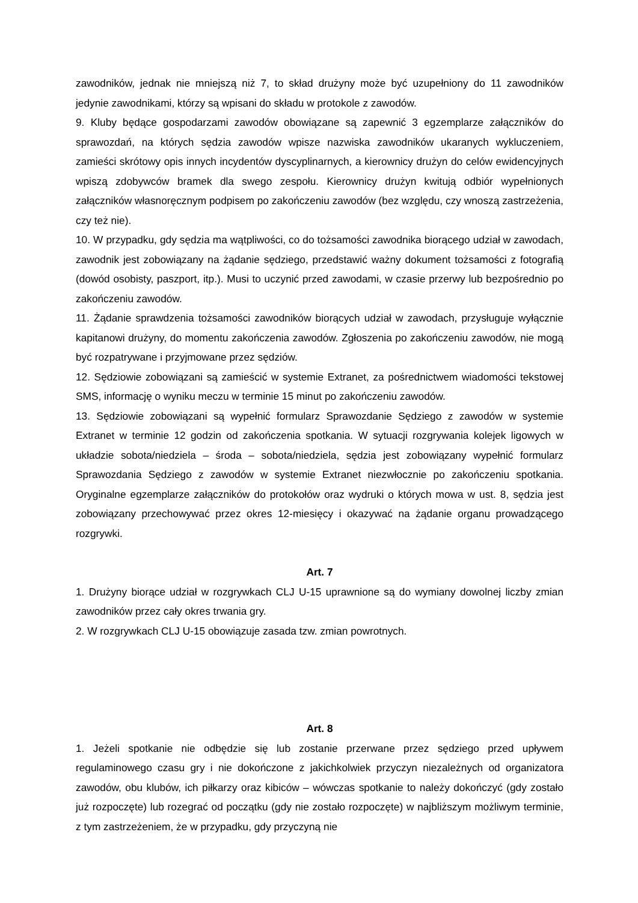zawodników, jednak nie mniejszą niż 7, to skład drużyny może być uzupełniony do 11 zawodników jedynie zawodnikami, którzy są wpisani do składu w protokole z zawodów.
9. Kluby będące gospodarzami zawodów obowiązane są zapewnić 3 egzemplarze załączników do sprawozdań, na których sędzia zawodów wpisze nazwiska zawodników ukaranych wykluczeniem, zamieści skrótowy opis innych incydentów dyscyplinarnych, a kierownicy drużyn do celów ewidencyjnych wpiszą zdobywców bramek dla swego zespołu. Kierownicy drużyn kwitują odbiór wypełnionych załączników własnoręcznym podpisem po zakończeniu zawodów (bez względu, czy wnoszą zastrzeżenia, czy też nie).
10. W przypadku, gdy sędzia ma wątpliwości, co do tożsamości zawodnika biorącego udział w zawodach, zawodnik jest zobowiązany na żądanie sędziego, przedstawić ważny dokument tożsamości z fotografią (dowód osobisty, paszport, itp.). Musi to uczynić przed zawodami, w czasie przerwy lub bezpośrednio po zakończeniu zawodów.
11. Żądanie sprawdzenia tożsamości zawodników biorących udział w zawodach, przysługuje wyłącznie kapitanowi drużyny, do momentu zakończenia zawodów. Zgłoszenia po zakończeniu zawodów, nie mogą być rozpatrywane i przyjmowane przez sędziów.
12. Sędziowie zobowiązani są zamieścić w systemie Extranet, za pośrednictwem wiadomości tekstowej SMS, informację o wyniku meczu w terminie 15 minut po zakończeniu zawodów.
13. Sędziowie zobowiązani są wypełnić formularz Sprawozdanie Sędziego z zawodów w systemie Extranet w terminie 12 godzin od zakończenia spotkania. W sytuacji rozgrywania kolejek ligowych w układzie sobota/niedziela – środa – sobota/niedziela, sędzia jest zobowiązany wypełnić formularz Sprawozdania Sędziego z zawodów w systemie Extranet niezwłocznie po zakończeniu spotkania. Oryginalne egzemplarze załączników do protokołów oraz wydruki o których mowa w ust. 8, sędzia jest zobowiązany przechowywać przez okres 12-miesięcy i okazywać na żądanie organu prowadzącego rozgrywki.
Art. 7
1. Drużyny biorące udział w rozgrywkach CLJ U-15 uprawnione są do wymiany dowolnej liczby zmian zawodników przez cały okres trwania gry.
2. W rozgrywkach CLJ U-15 obowiązuje zasada tzw. zmian powrotnych.
Art. 8
1. Jeżeli spotkanie nie odbędzie się lub zostanie przerwane przez sędziego przed upływem regulaminowego czasu gry i nie dokończone z jakichkolwiek przyczyn niezależnych od organizatora zawodów, obu klubów, ich piłkarzy oraz kibiców – wówczas spotkanie to należy dokończyć (gdy zostało już rozpoczęte) lub rozegrać od początku (gdy nie zostało rozpoczęte) w najbliższym możliwym terminie, z tym zastrzeżeniem, że w przypadku, gdy przyczyną nie